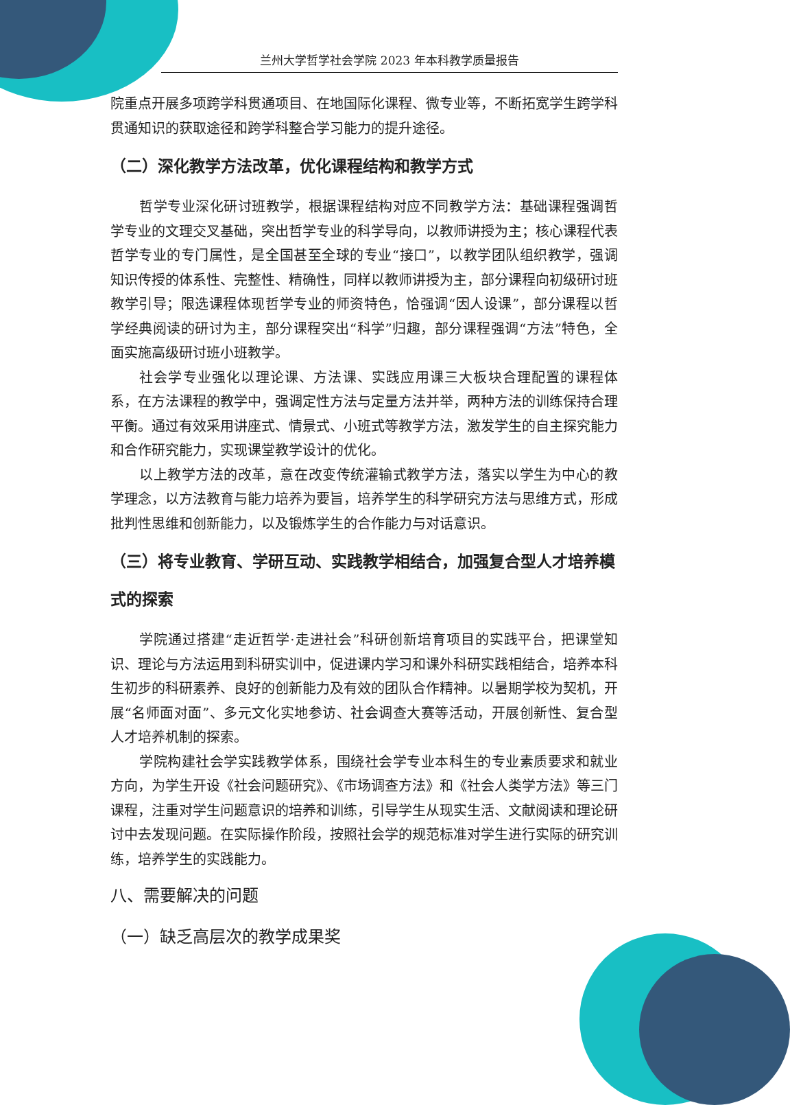兰州大学哲学社会学院 2023 年本科教学质量报告
院重点开展多项跨学科贯通项目、在地国际化课程、微专业等，不断拓宽学生跨学科贯通知识的获取途径和跨学科整合学习能力的提升途径。
（二）深化教学方法改革，优化课程结构和教学方式
哲学专业深化研讨班教学，根据课程结构对应不同教学方法：基础课程强调哲学专业的文理交叉基础，突出哲学专业的科学导向，以教师讲授为主；核心课程代表哲学专业的专门属性，是全国甚至全球的专业“接口”，以教学团队组织教学，强调知识传授的体系性、完整性、精确性，同样以教师讲授为主，部分课程向初级研讨班教学引导；限选课程体现哲学专业的师资特色，恰强调“因人设课”，部分课程以哲学经典阅读的研讨为主，部分课程突出“科学”归趣，部分课程强调“方法”特色，全面实施高级研讨班小班教学。
社会学专业强化以理论课、方法课、实践应用课三大板块合理配置的课程体系，在方法课程的教学中，强调定性方法与定量方法并举，两种方法的训练保持合理平衡。通过有效采用讲座式、情景式、小班式等教学方法，激发学生的自主探究能力和合作研究能力，实现课堂教学设计的优化。
以上教学方法的改革，意在改变传统灌输式教学方法，落实以学生为中心的教学理念，以方法教育与能力培养为要旨，培养学生的科学研究方法与思维方式，形成批判性思维和创新能力，以及锻炼学生的合作能力与对话意识。
（三）将专业教育、学研互动、实践教学相结合，加强复合型人才培养模式的探索
学院通过搭建“走近哲学·走进社会”科研创新培育项目的实践平台，把课堂知识、理论与方法运用到科研实训中，促进课内学习和课外科研实践相结合，培养本科生初步的科研素养、良好的创新能力及有效的团队合作精神。以暑期学校为契机，开展“名师面对面”、多元文化实地参访、社会调查大赛等活动，开展创新性、复合型人才培养机制的探索。
学院构建社会学实践教学体系，围绕社会学专业本科生的专业素质要求和就业方向，为学生开设《社会问题研究》、《市场调查方法》和《社会人类学方法》等三门课程，注重对学生问题意识的培养和训练，引导学生从现实生活、文献阅读和理论研讨中去发现问题。在实际操作阶段，按照社会学的规范标准对学生进行实际的研究训练，培养学生的实践能力。
八、需要解决的问题
（一）缺乏高层次的教学成果奖